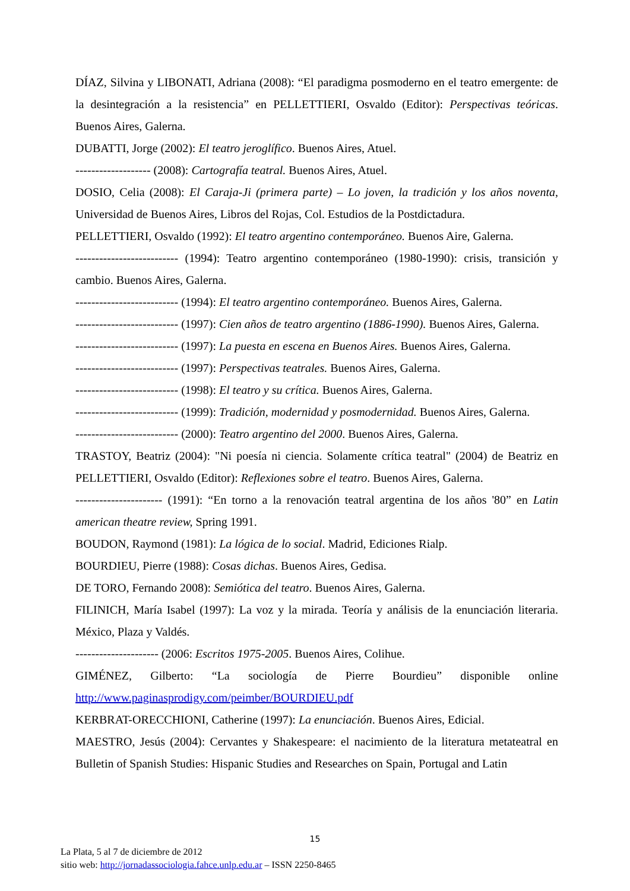DÍAZ, Silvina y LIBONATI, Adriana (2008): “El paradigma posmoderno en el teatro emergente: de la desintegración a la resistencia” en PELLETTIERI, Osvaldo (Editor): Perspectivas teóricas. Buenos Aires, Galerna.
DUBATTI, Jorge (2002): El teatro jeroglífico. Buenos Aires, Atuel.
------------------- (2008): Cartografía teatral. Buenos Aires, Atuel.
DOSIO, Celia (2008): El Caraja-Ji (primera parte) – Lo joven, la tradición y los años noventa, Universidad de Buenos Aires, Libros del Rojas, Col. Estudios de la Postdictadura.
PELLETTIERI, Osvaldo (1992): El teatro argentino contemporáneo. Buenos Aire, Galerna.
-------------------------- (1994): Teatro argentino contemporáneo (1980-1990): crisis, transición y cambio. Buenos Aires, Galerna.
-------------------------- (1994): El teatro argentino contemporáneo. Buenos Aires, Galerna.
-------------------------- (1997): Cien años de teatro argentino (1886-1990). Buenos Aires, Galerna.
-------------------------- (1997): La puesta en escena en Buenos Aires. Buenos Aires, Galerna.
-------------------------- (1997): Perspectivas teatrales. Buenos Aires, Galerna.
-------------------------- (1998): El teatro y su crítica. Buenos Aires, Galerna.
-------------------------- (1999): Tradición, modernidad y posmodernidad. Buenos Aires, Galerna.
-------------------------- (2000): Teatro argentino del 2000. Buenos Aires, Galerna.
TRASTOY, Beatriz (2004): "Ni poesía ni ciencia. Solamente crítica teatral" (2004) de Beatriz en PELLETTIERI, Osvaldo (Editor): Reflexiones sobre el teatro. Buenos Aires, Galerna.
---------------------- (1991): “En torno a la renovación teatral argentina de los años '80” en Latin american theatre review, Spring 1991.
BOUDON, Raymond (1981): La lógica de lo social. Madrid, Ediciones Rialp.
BOURDIEU, Pierre (1988): Cosas dichas. Buenos Aires, Gedisa.
DE TORO, Fernando 2008): Semiótica del teatro. Buenos Aires, Galerna.
FILINICH, María Isabel (1997): La voz y la mirada. Teoría y análisis de la enunciación literaria. México, Plaza y Valdés.
--------------------- (2006: Escritos 1975-2005. Buenos Aires, Colihue.
GIMÉNEZ, Gilberto: “La sociología de Pierre Bourdieu” disponible online http://www.paginasprodigy.com/peimber/BOURDIEU.pdf
KERBRAT-ORECCHIONI, Catherine (1997): La enunciación. Buenos Aires, Edicial.
MAESTRO, Jesús (2004): Cervantes y Shakespeare: el nacimiento de la literatura metateatral en Bulletin of Spanish Studies: Hispanic Studies and Researches on Spain, Portugal and Latin
15
La Plata, 5 al 7 de diciembre de 2012
sitio web: http://jornadassociologia.fahce.unlp.edu.ar – ISSN 2250-8465